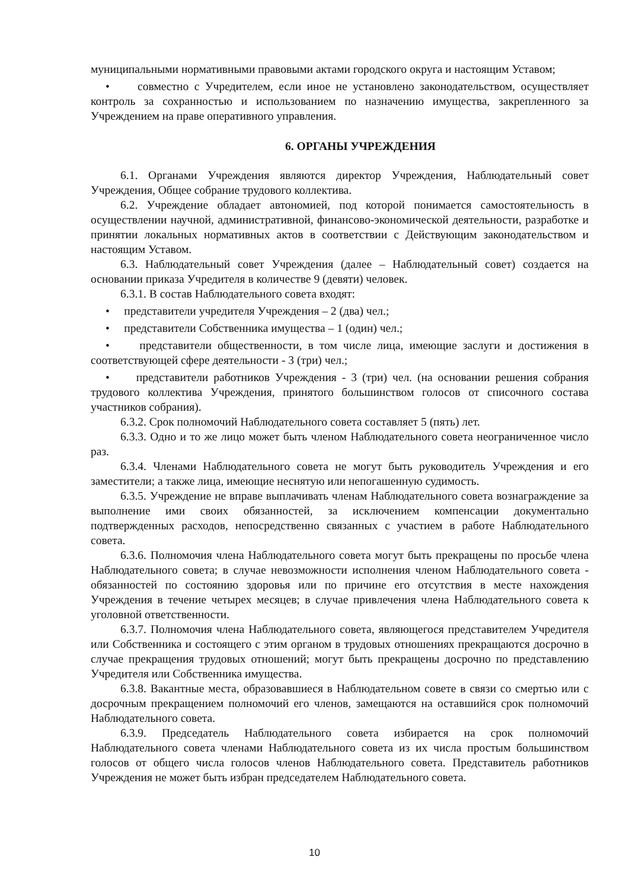муниципальными нормативными правовыми актами городского округа и настоящим Уставом;
• совместно с Учредителем, если иное не установлено законодательством, осуществляет контроль за сохранностью и использованием по назначению имущества, закрепленного за Учреждением на праве оперативного управления.
6. ОРГАНЫ УЧРЕЖДЕНИЯ
6.1. Органами Учреждения являются директор Учреждения, Наблюдательный совет Учреждения, Общее собрание трудового коллектива.
6.2. Учреждение обладает автономией, под которой понимается самостоятельность в осуществлении научной, административной, финансово-экономической деятельности, разработке и принятии локальных нормативных актов в соответствии с Действующим законодательством и настоящим Уставом.
6.3. Наблюдательный совет Учреждения (далее – Наблюдательный совет) создается на основании приказа Учредителя в количестве 9 (девяти) человек.
6.3.1. В состав Наблюдательного совета входят:
• представители учредителя Учреждения – 2 (два) чел.;
• представители Собственника имущества – 1 (один) чел.;
• представители общественности, в том числе лица, имеющие заслуги и достижения в соответствующей сфере деятельности - 3 (три) чел.;
• представители работников Учреждения - 3 (три) чел. (на основании решения собрания трудового коллектива Учреждения, принятого большинством голосов от списочного состава участников собрания).
6.3.2. Срок полномочий Наблюдательного совета составляет 5 (пять) лет.
6.3.3. Одно и то же лицо может быть членом Наблюдательного совета неограниченное число раз.
6.3.4. Членами Наблюдательного совета не могут быть руководитель Учреждения и его заместители; а также лица, имеющие неснятую или непогашенную судимость.
6.3.5. Учреждение не вправе выплачивать членам Наблюдательного совета вознаграждение за выполнение ими своих обязанностей, за исключением компенсации документально подтвержденных расходов, непосредственно связанных с участием в работе Наблюдательного совета.
6.3.6. Полномочия члена Наблюдательного совета могут быть прекращены по просьбе члена Наблюдательного совета; в случае невозможности исполнения членом Наблюдательного совета - обязанностей по состоянию здоровья или по причине его отсутствия в месте нахождения Учреждения в течение четырех месяцев; в случае привлечения члена Наблюдательного совета к уголовной ответственности.
6.3.7. Полномочия члена Наблюдательного совета, являющегося представителем Учредителя или Собственника и состоящего с этим органом в трудовых отношениях прекращаются досрочно в случае прекращения трудовых отношений; могут быть прекращены досрочно по представлению Учредителя или Собственника имущества.
6.3.8. Вакантные места, образовавшиеся в Наблюдательном совете в связи со смертью или с досрочным прекращением полномочий его членов, замещаются на оставшийся срок полномочий Наблюдательного совета.
6.3.9. Председатель Наблюдательного совета избирается на срок полномочий Наблюдательного совета членами Наблюдательного совета из их числа простым большинством голосов от общего числа голосов членов Наблюдательного совета. Представитель работников Учреждения не может быть избран председателем Наблюдательного совета.
10